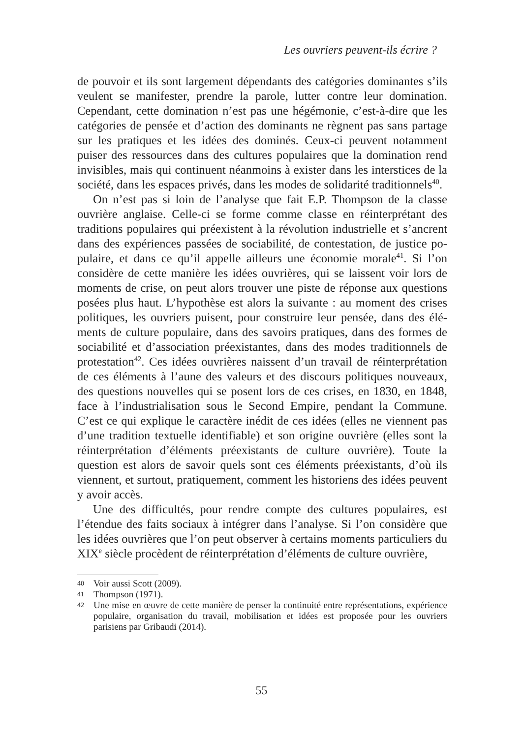Les ouvriers peuvent-ils écrire ?
de pouvoir et ils sont largement dépendants des catégories dominantes s’ils veulent se manifester, prendre la parole, lutter contre leur domination. Cependant, cette domination n’est pas une hégémonie, c’est-à-dire que les catégories de pensée et d’action des dominants ne règnent pas sans partage sur les pratiques et les idées des dominés. Ceux-ci peuvent notamment puiser des ressources dans des cultures populaires que la domination rend invisibles, mais qui continuent néanmoins à exister dans les interstices de la société, dans les espaces privés, dans les modes de solidarité tradition­nels<sup>40</sup>.
On n’est pas si loin de l’analyse que fait E.P. Thompson de la classe ouvrière anglaise. Celle-ci se forme comme classe en réinterprétant des traditions populaires qui préexistent à la révolution industrielle et s’ancrent dans des expériences passées de sociabilité, de contestation, de justice po­pulaire, et dans ce qu’il appelle ailleurs une économie morale<sup>41</sup>. Si l’on considère de cette manière les idées ouvrières, qui se laissent voir lors de moments de crise, on peut alors trouver une piste de réponse aux questions posées plus haut. L’hypothèse est alors la suivante : au moment des crises politiques, les ouvriers puisent, pour construire leur pensée, dans des élé­ments de culture populaire, dans des savoirs pratiques, dans des formes de sociabilité et d’association préexistantes, dans des modes traditionnels de protestation<sup>42</sup>. Ces idées ouvrières naissent d’un travail de réinterprétation de ces éléments à l’aune des valeurs et des discours politiques nouveaux, des questions nouvelles qui se posent lors de ces crises, en 1830, en 1848, face à l’industrialisation sous le Second Empire, pendant la Commune. C’est ce qui explique le caractère inédit de ces idées (elles ne viennent pas d’une tradition textuelle identifiable) et son origine ouvrière (elles sont la réinterprétation d’éléments préexistants de culture ouvrière). Toute la question est alors de savoir quels sont ces éléments préexistants, d’où ils viennent, et surtout, pratiquement, comment les historiens des idées peuvent y avoir accès.
Une des difficultés, pour rendre compte des cultures populaires, est l’étendue des faits sociaux à intégrer dans l’analyse. Si l’on considère que les idées ouvrières que l’on peut observer à certains moments particuliers du XIX<sup>e</sup> siècle procèdent de réinterprétation d’éléments de culture ouvrière,
40 Voir aussi Scott (2009).
41 Thompson (1971).
42 Une mise en œuvre de cette manière de penser la continuité entre représentations, expérience populaire, organisation du travail, mobilisation et idées est proposée pour les ouvriers parisiens par Gribaudi (2014).
55